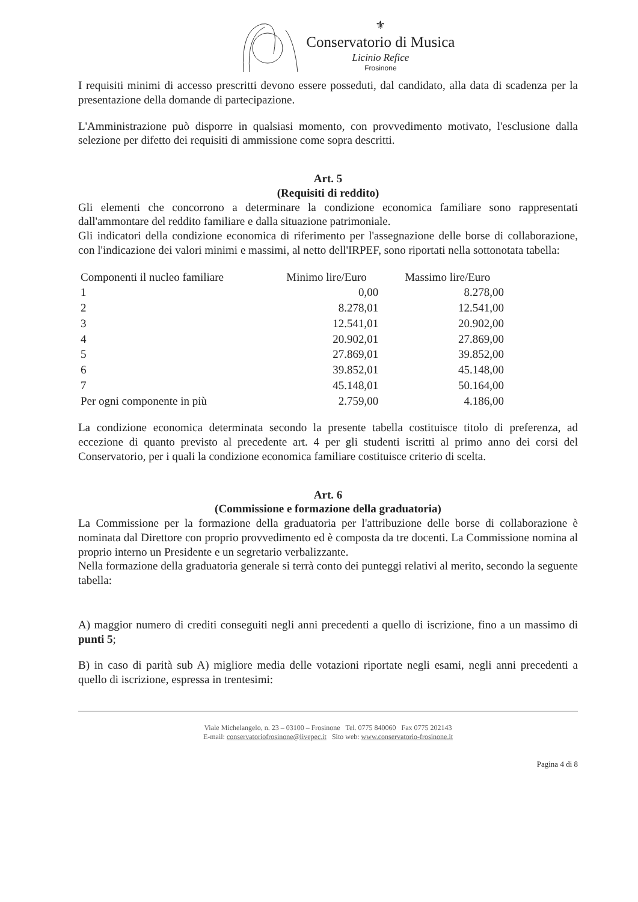⚜
Conservatorio di Musica
Licinio Refice
Frosinone
I requisiti minimi di accesso prescritti devono essere posseduti, dal candidato, alla data di scadenza per la presentazione della domande di partecipazione.
L'Amministrazione può disporre in qualsiasi momento, con provvedimento motivato, l'esclusione dalla selezione per difetto dei requisiti di ammissione come sopra descritti.
Art. 5
(Requisiti di reddito)
Gli elementi che concorrono a determinare la condizione economica familiare sono rappresentati dall'ammontare del reddito familiare e dalla situazione patrimoniale.
Gli indicatori della condizione economica di riferimento per l'assegnazione delle borse di collaborazione, con l'indicazione dei valori minimi e massimi, al netto dell'IRPEF, sono riportati nella sottonotata tabella:
| Componenti il nucleo familiare | Minimo lire/Euro | Massimo lire/Euro |
| 1 | 0,00 | 8.278,00 |
| 2 | 8.278,01 | 12.541,00 |
| 3 | 12.541,01 | 20.902,00 |
| 4 | 20.902,01 | 27.869,00 |
| 5 | 27.869,01 | 39.852,00 |
| 6 | 39.852,01 | 45.148,00 |
| 7 | 45.148,01 | 50.164,00 |
| Per ogni componente in più | 2.759,00 | 4.186,00 |
La condizione economica determinata secondo la presente tabella costituisce titolo di preferenza, ad eccezione di quanto previsto al precedente art. 4 per gli studenti iscritti al primo anno dei corsi del Conservatorio, per i quali la condizione economica familiare costituisce criterio di scelta.
Art. 6
(Commissione e formazione della graduatoria)
La Commissione per la formazione della graduatoria per l'attribuzione delle borse di collaborazione è nominata dal Direttore con proprio provvedimento ed è composta da tre docenti. La Commissione nomina al proprio interno un Presidente e un segretario verbalizzante.
Nella formazione della graduatoria generale si terrà conto dei punteggi relativi al merito, secondo la seguente tabella:
A) maggior numero di crediti conseguiti negli anni precedenti a quello di iscrizione, fino a un massimo di punti 5;
B) in caso di parità sub A) migliore media delle votazioni riportate negli esami, negli anni precedenti a quello di iscrizione, espressa in trentesimi:
Viale Michelangelo, n. 23 – 03100 – Frosinone Tel. 0775 840060 Fax 0775 202143
E-mail: conservatoriofrosinone@livepec.it Sito web: www.conservatorio-frosinone.it
Pagina 4 di 8